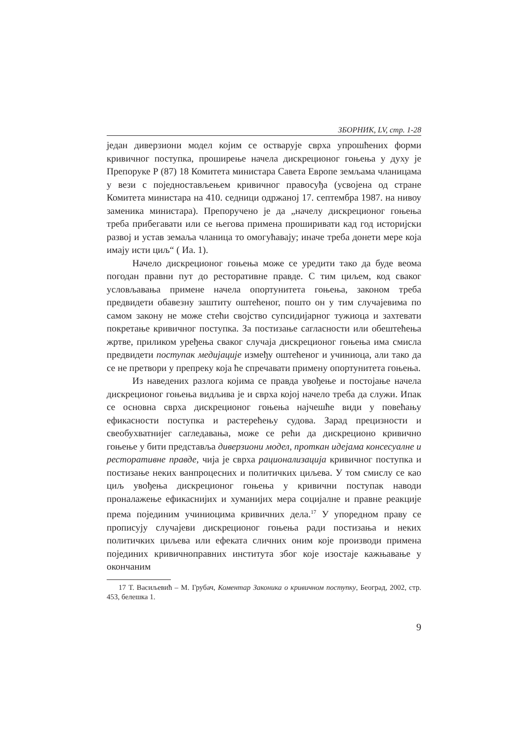ЗБОРНИК, LV, стр. 1-28
један диверзиони модел којим се остварује сврха упрошћених форми кривичног поступка, проширење начела дискреционог гоњења у духу је Препоруке Р (87) 18 Комитета министара Савета Европе земљама чланицама у вези с поједностављењем кривичног правосуђа (усвојена од стране Комитета министара на 410. седници одржаној 17. септембра 1987. на нивоу заменика министара). Препоручено је да „начелу дискреционог гоњења треба прибегавати или се његова примена проширивати кад год историјски развој и устав земаља чланица то омогућавају; иначе треба донети мере која имају исти циљ“ ( Иа. 1).
Начело дискреционог гоњења може се уредити тако да буде веома погодан правни пут до ресторативне правде. С тим циљем, код сваког условљавања примене начела опортунитета гоњења, законом треба предвидети обавезну заштиту оштећеног, пошто он у тим случајевима по самом закону не може стећи својство супсидијарног тужиоца и захтевати покретање кривичног поступка. За постизање сагласности или обештећења жртве, приликом уређења сваког случаја дискреционог гоњења има смисла предвидети поступак медијације између оштећеног и учиниоца, али тако да се не претвори у препреку која ће спречавати примену опортунитета гоњења.
Из наведених разлога којима се правда увођење и постојање начела дискреционог гоњења видљива је и сврха којој начело треба да служи. Ипак се основна сврха дискреционог гоњења најчешће види у повећању ефикасности поступка и растерећењу судова. Зарад прецизности и свеобухватнијег сагледавања, може се рећи да дискреционо кривично гоњење у бити представља диверзиони модел, проткан идејама консесуалне и ресторативне правде, чија је сврха рационализација кривичног поступка и постизање неких ванпроцесних и политичких циљева. У том смислу се као циљ увођења дискреционог гоњења у кривични поступак наводи проналажење ефикаснијих и хуманијих мера социјалне и правне реакције према појединим учиниоцима кривичних дела.<sup>17</sup> У упоредном праву се прописују случајеви дискреционог гоњења ради постизања и неких политичких циљева или ефеката сличних оним које производи примена појединих кривичноправних института због које изостаје кажњавање у окончаним
17 Т. Васиљевић – М. Грубач, Коментар Законика о кривичном поступку, Београд, 2002, стр. 453, белешка 1.
9